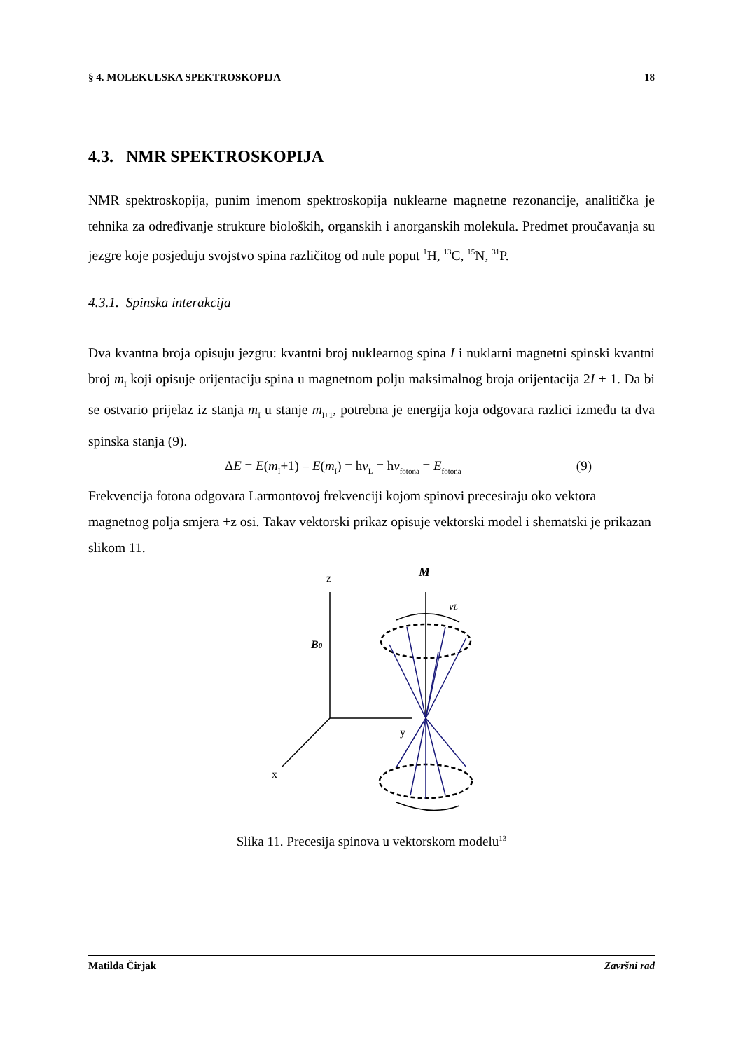§ 4. MOLEKULSKA SPEKTROSKOPIJA 18
4.3. NMR SPEKTROSKOPIJA
NMR spektroskopija, punim imenom spektroskopija nuklearne magnetne rezonancije, analitička je tehnika za određivanje strukture bioloških, organskih i anorganskih molekula. Predmet proučavanja su jezgre koje posjeduju svojstvo spina različitog od nule poput <sup>1</sup>H, <sup>13</sup>C, <sup>15</sup>N, <sup>31</sup>P.
4.3.1. Spinska interakcija
Dva kvantna broja opisuju jezgru: kvantni broj nuklearnog spina I i nuklarni magnetni spinski kvantni broj m<sub>I</sub> koji opisuje orijentaciju spina u magnetnom polju maksimalnog broja orijentacija 2I + 1. Da bi se ostvario prijelaz iz stanja m<sub>I</sub> u stanje m<sub>I+1</sub>, potrebna je energija koja odgovara razlici između ta dva spinska stanja (9).
ΔE = E(m<sub>I</sub>+1) – E(m<sub>I</sub>) = hν<sub>L</sub> = hν<sub>fotona</sub> = E<sub>fotona</sub> (9)
Frekvencija fotona odgovara Larmontovoj frekvenciji kojom spinovi precesiraju oko vektora magnetnog polja smjera +z osi. Takav vektorski prikaz opisuje vektorski model i shematski je prikazan slikom 11.
z
M
νL
B0
y
x
Slika 11. Precesija spinova u vektorskom modelu<sup>13</sup>
Matilda Čirjak Završni rad